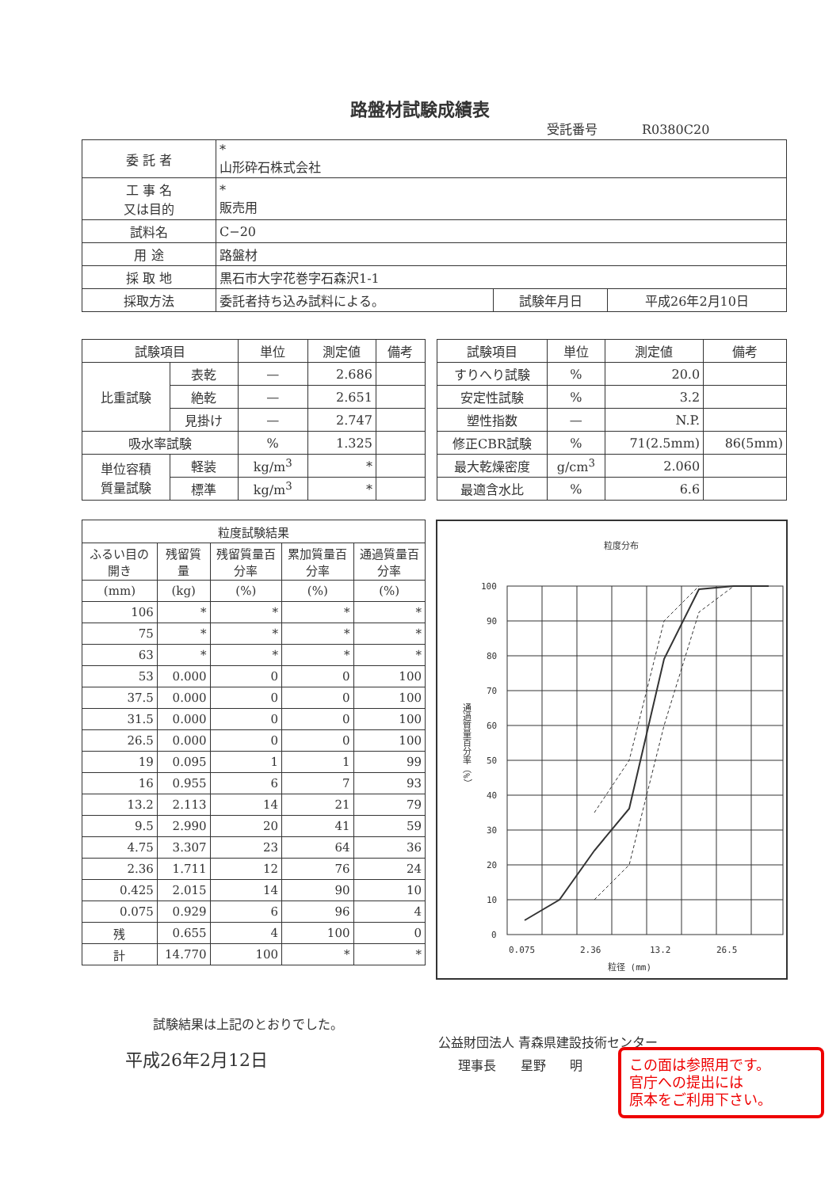路盤材試験成績表
受託番号 R0380C20
| 委 託 者 | * 山形砕石株式会社 | | |
| 工 事 名 又は目的 | * 販売用 | | |
| 試料名 | C−20 | | |
| 用 途 | 路盤材 | | |
| 採 取 地 | 黒石市大字花巻字石森沢1-1 | | |
| 採取方法 | 委託者持ち込み試料による。 | 試験年月日 | 平成26年2月10日 |
| 試験項目 | | 単位 | 測定値 | 備考 |
| --- | --- | --- | --- | --- |
| 比重試験 | 表乾 | — | 2.686 | |
| | 絶乾 | — | 2.651 | |
| | 見掛け | — | 2.747 | |
| 吸水率試験 | | % | 1.325 | |
| 単位容積 質量試験 | 軽装 | kg/m<sup>3</sup> | * | |
| | 標準 | kg/m<sup>3</sup> | * | |
| 試験項目 | 単位 | 測定値 | 備考 |
| --- | --- | --- | --- |
| すりへり試験 | % | 20.0 | |
| 安定性試験 | % | 3.2 | |
| 塑性指数 | — | N.P. | |
| 修正CBR試験 | % | 71(2.5mm) | 86(5mm) |
| 最大乾燥密度 | g/cm<sup>3</sup> | 2.060 | |
| 最適含水比 | % | 6.6 | |
| 粒度試験結果 | | | | |
| --- | --- | --- | --- | --- |
| ふるい目の開き | 残留質量 | 残留質量百分率 | 累加質量百分率 | 通過質量百分率 |
| (mm) | (kg) | (%) | (%) | (%) |
| 106 | * | * | * | * |
| 75 | * | * | * | * |
| 63 | * | * | * | * |
| 53 | 0.000 | 0 | 0 | 100 |
| 37.5 | 0.000 | 0 | 0 | 100 |
| 31.5 | 0.000 | 0 | 0 | 100 |
| 26.5 | 0.000 | 0 | 0 | 100 |
| 19 | 0.095 | 1 | 1 | 99 |
| 16 | 0.955 | 6 | 7 | 93 |
| 13.2 | 2.113 | 14 | 21 | 79 |
| 9.5 | 2.990 | 20 | 41 | 59 |
| 4.75 | 3.307 | 23 | 64 | 36 |
| 2.36 | 1.711 | 12 | 76 | 24 |
| 0.425 | 2.015 | 14 | 90 | 10 |
| 0.075 | 0.929 | 6 | 96 | 4 |
| 残 | 0.655 | 4 | 100 | 0 |
| 計 | 14.770 | 100 | * | * |
粒度分布
100
90
80
70
60
50
40
30
20
10
0
通過質量百分率（%）
0.075
2.36
13.2
26.5
粒径 (mm)
試験結果は上記のとおりでした。
平成26年2月12日
公益財団法人 青森県建設技術センター
理事長 星野 明
この面は参照用です。
官庁への提出には
原本をご利用下さい。